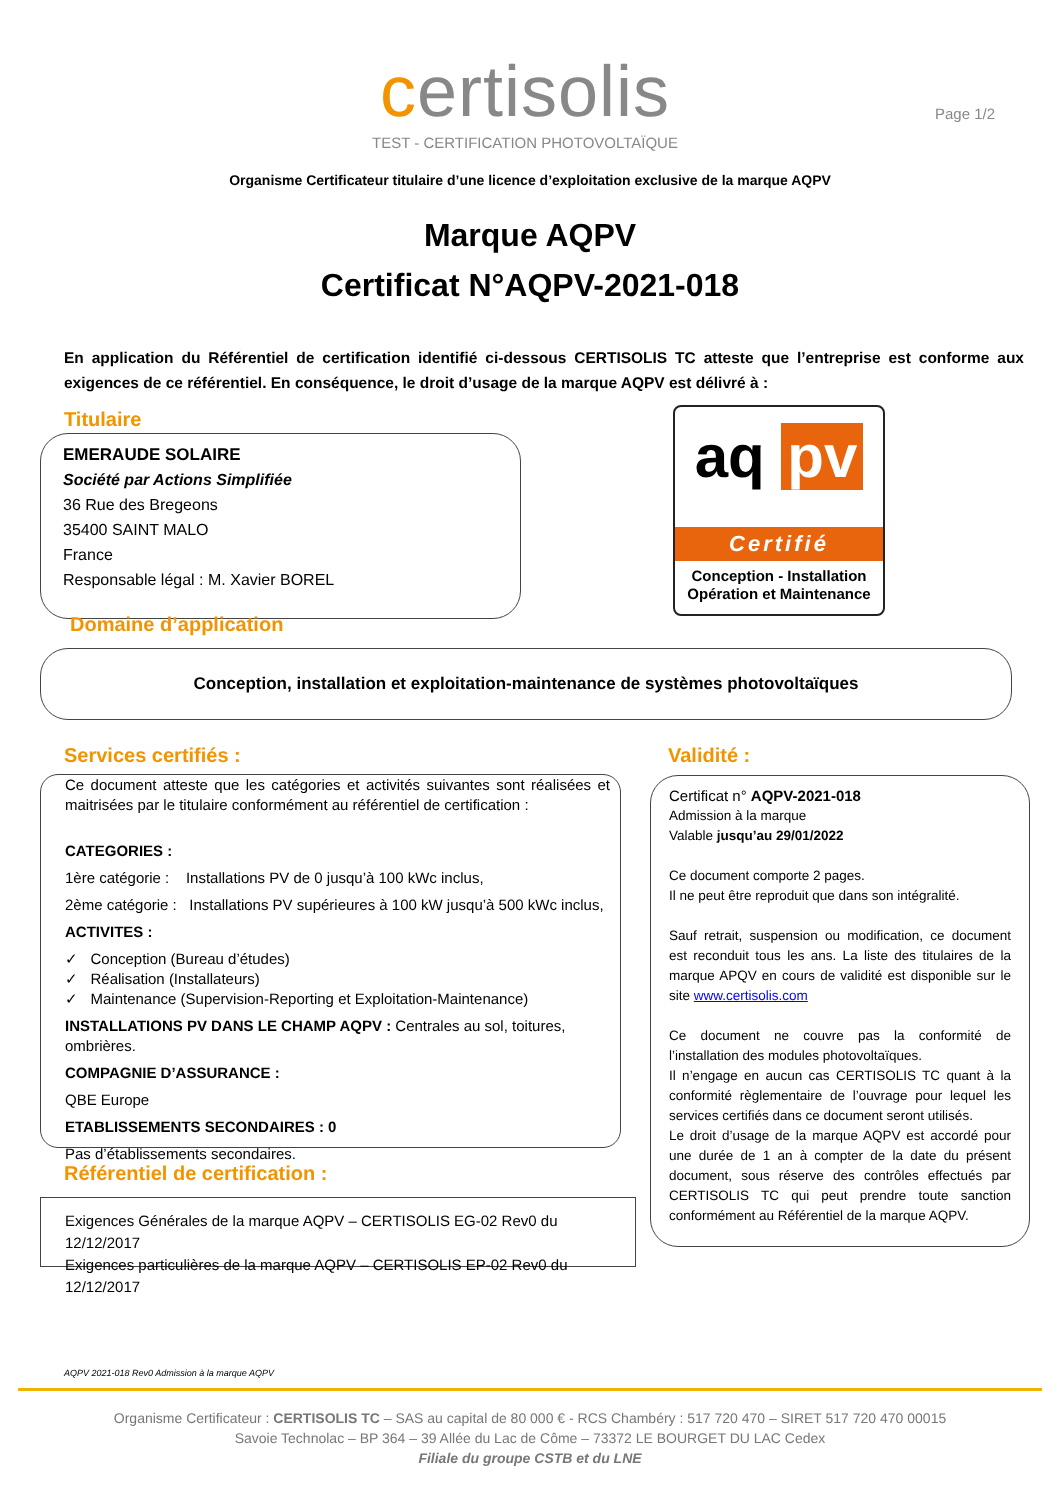certisolis
TEST - CERTIFICATION PHOTOVOLTAÏQUE
Page 1/2
Organisme Certificateur titulaire d’une licence d’exploitation exclusive de la marque AQPV
Marque AQPV
Certificat N°AQPV-2021-018
En application du Référentiel de certification identifié ci-dessous CERTISOLIS TC atteste que l’entreprise est conforme aux exigences de ce référentiel. En conséquence, le droit d’usage de la marque AQPV est délivré à :
Titulaire
EMERAUDE SOLAIRE
Société par Actions Simplifiée
36 Rue des Bregeons
35400 SAINT MALO
France
Responsable légal : M. Xavier BOREL
aq pv
Certifié
Conception - Installation
Opération et Maintenance
Domaine d’application
Conception, installation et exploitation-maintenance de systèmes photovoltaïques
Services certifiés : Validité :
Ce document atteste que les catégories et activités suivantes sont réalisées et maitrisées par le titulaire conformément au référentiel de certification :
CATEGORIES :
1ère catégorie : Installations PV de 0 jusqu’à 100 kWc inclus,
2ème catégorie : Installations PV supérieures à 100 kW jusqu’à 500 kWc inclus,
ACTIVITES :
✓ Conception (Bureau d’études)
✓ Réalisation (Installateurs)
✓ Maintenance (Supervision-Reporting et Exploitation-Maintenance)
INSTALLATIONS PV DANS LE CHAMP AQPV : Centrales au sol, toitures, ombrières.
COMPAGNIE D’ASSURANCE :
QBE Europe
ETABLISSEMENTS SECONDAIRES : 0
Pas d’établissements secondaires.
Certificat n° AQPV-2021-018
Admission à la marque
Valable jusqu’au 29/01/2022
Ce document comporte 2 pages.
Il ne peut être reproduit que dans son intégralité.
Sauf retrait, suspension ou modification, ce document est reconduit tous les ans. La liste des titulaires de la marque APQV en cours de validité est disponible sur le site www.certisolis.com
Ce document ne couvre pas la conformité de l’installation des modules photovoltaïques.
Il n’engage en aucun cas CERTISOLIS TC quant à la conformité règlementaire de l’ouvrage pour lequel les services certifiés dans ce document seront utilisés.
Le droit d’usage de la marque AQPV est accordé pour une durée de 1 an à compter de la date du présent document, sous réserve des contrôles effectués par CERTISOLIS TC qui peut prendre toute sanction conformément au Référentiel de la marque AQPV.
Référentiel de certification :
Exigences Générales de la marque AQPV – CERTISOLIS EG-02 Rev0 du 12/12/2017
Exigences particulières de la marque AQPV – CERTISOLIS EP-02 Rev0 du 12/12/2017
AQPV 2021-018 Rev0 Admission à la marque AQPV
Organisme Certificateur : CERTISOLIS TC – SAS au capital de 80 000 € - RCS Chambéry : 517 720 470 – SIRET 517 720 470 00015
Savoie Technolac – BP 364 – 39 Allée du Lac de Côme – 73372 LE BOURGET DU LAC Cedex
Filiale du groupe CSTB et du LNE